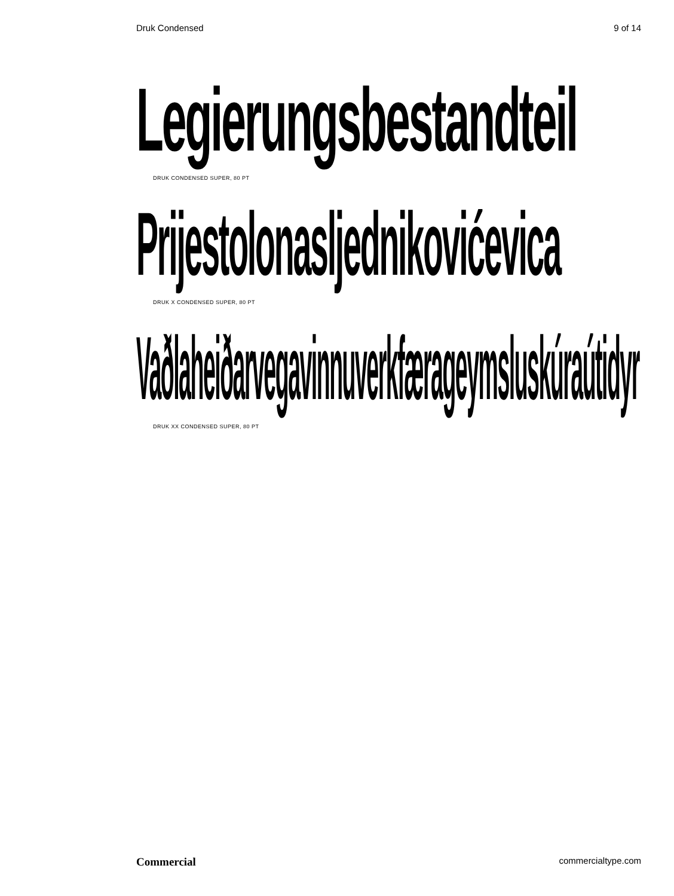Druk Condensed 9 of 14
Legierungsbestandteil
DRUK CONDENSED SUPER, 80 PT
Prijestolonasljednikovićevica
DRUK X CONDENSED SUPER, 80 PT
Vaðlaheiðarvegavinnuverkfærageymsluskúraútidyr
DRUK XX CONDENSED SUPER, 80 PT
Commercial commercialtype.com